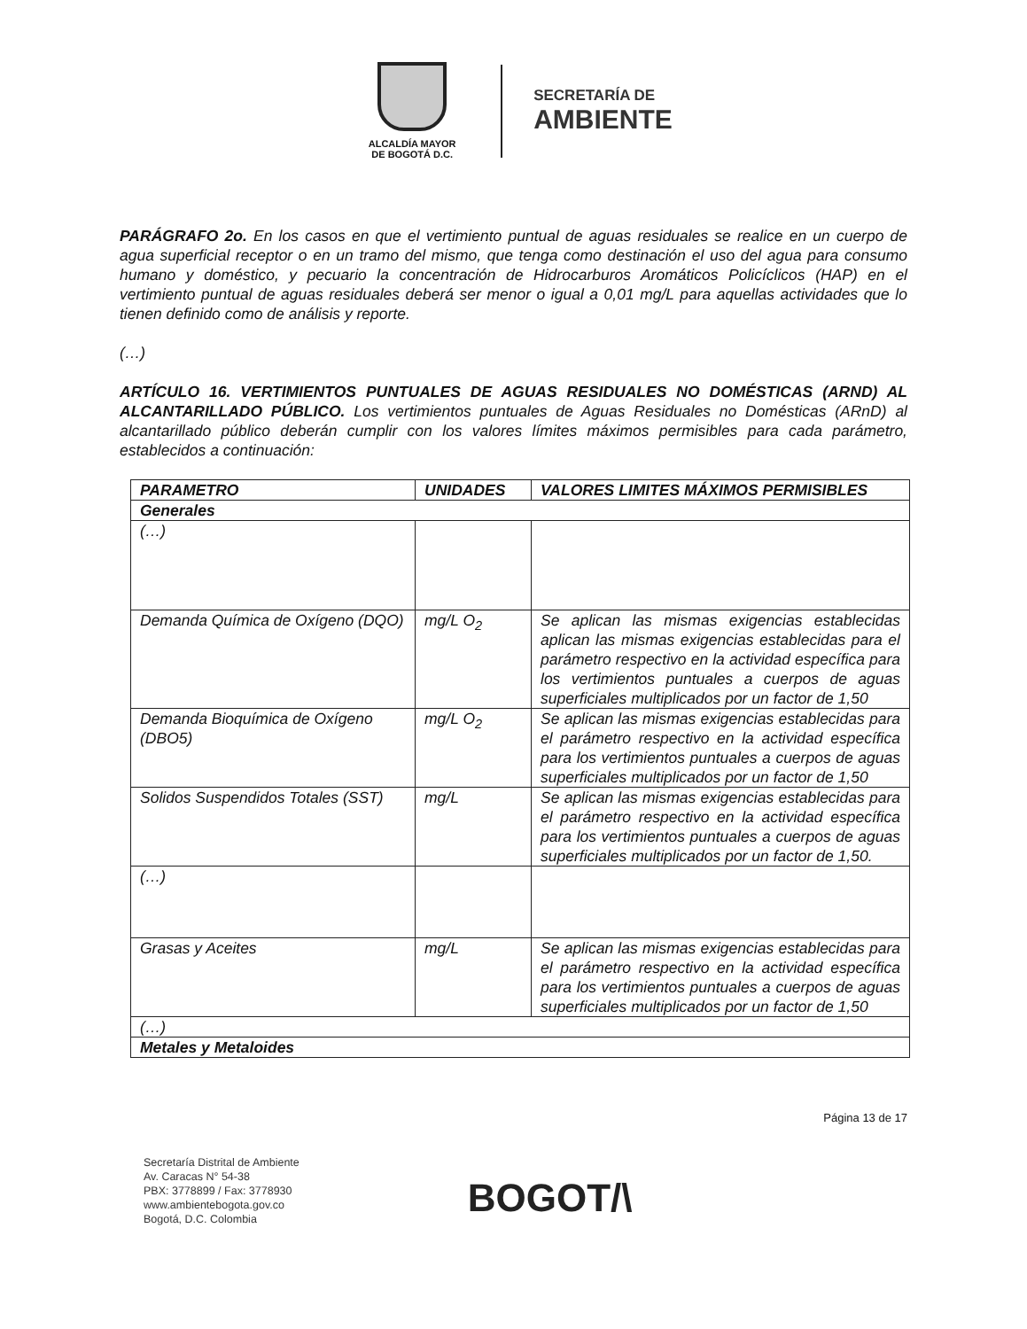ALCALDÍA MAYOR
DE BOGOTÁ D.C.
SECRETARÍA DE
AMBIENTE
PARÁGRAFO 2o. En los casos en que el vertimiento puntual de aguas residuales se realice en un cuerpo de agua superficial receptor o en un tramo del mismo, que tenga como destinación el uso del agua para consumo humano y doméstico, y pecuario la concentración de Hidrocarburos Aromáticos Policíclicos (HAP) en el vertimiento puntual de aguas residuales deberá ser menor o igual a 0,01 mg/L para aquellas actividades que lo tienen definido como de análisis y reporte.
(…)
ARTÍCULO 16. VERTIMIENTOS PUNTUALES DE AGUAS RESIDUALES NO DOMÉSTICAS (ARND) AL ALCANTARILLADO PÚBLICO. Los vertimientos puntuales de Aguas Residuales no Domésticas (ARnD) al alcantarillado público deberán cumplir con los valores límites máximos permisibles para cada parámetro, establecidos a continuación:
| PARAMETRO | UNIDADES | VALORES LIMITES MÁXIMOS PERMISIBLES |
| --- | --- | --- |
| Generales | | |
| (…) | | |
| Demanda Química de Oxígeno (DQO) | mg/L O<sub>2</sub> | Se aplican las mismas exigencias establecidas aplican las mismas exigencias establecidas para el parámetro respectivo en la actividad específica para los vertimientos puntuales a cuerpos de aguas superficiales multiplicados por un factor de 1,50 |
| Demanda Bioquímica de Oxígeno (DBO5) | mg/L O<sub>2</sub> | Se aplican las mismas exigencias establecidas para el parámetro respectivo en la actividad específica para los vertimientos puntuales a cuerpos de aguas superficiales multiplicados por un factor de 1,50 |
| Solidos Suspendidos Totales (SST) | mg/L | Se aplican las mismas exigencias establecidas para el parámetro respectivo en la actividad específica para los vertimientos puntuales a cuerpos de aguas superficiales multiplicados por un factor de 1,50. |
| (…) | | |
| Grasas y Aceites | mg/L | Se aplican las mismas exigencias establecidas para el parámetro respectivo en la actividad específica para los vertimientos puntuales a cuerpos de aguas superficiales multiplicados por un factor de 1,50 |
| (…) | | |
| Metales y Metaloides | | |
Página 13 de 17
Secretaría Distrital de Ambiente
Av. Caracas N° 54-38
PBX: 3778899 / Fax: 3778930
www.ambientebogota.gov.co
Bogotá, D.C. Colombia
BOGOT/\